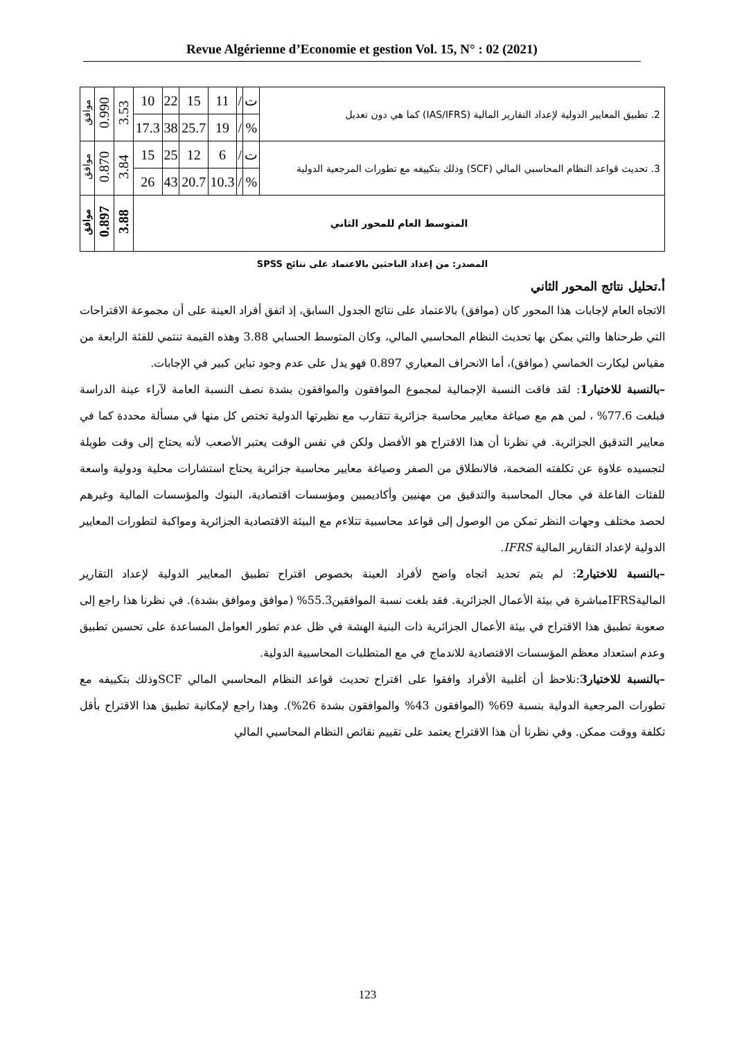Revue Algérienne d’Economie et gestion Vol. 15, N° : 02 (2021)
| 2. تطبيق المعايير الدولية لإعداد التقارير المالية (IAS/IFRS) كما هي دون تعديل | ت | / | 11 | 15 | 22 | 10 | 3.53 | 0.990 | موافق |
| | % | / | 19 | 25.7 | 38 | 17.3 | | | |
| 3. تحديث قواعد النظام المحاسبي المالي (SCF) وذلك بتكييفه مع تطورات المرجعية الدولية | ت | / | 6 | 12 | 25 | 15 | 3.84 | 0.870 | موافق |
| | % | / | 10.3 | 20.7 | 43 | 26 | | | |
| المتوسط العام للمحور الثاني | | | | | | | 3.88 | 0.897 | موافق |
المصدر: من إعداد الباحثين بالاعتماد على نتائج SPSS
أ.تحليل نتائج المحور الثاني
الاتجاه العام لإجابات هذا المحور كان (موافق) بالاعتماد على نتائج الجدول السابق، إذ اتفق أفراد العينة على أن مجموعة الاقتراحات التي طرحناها والتي يمكن بها تحديث النظام المحاسبي المالي، وكان المتوسط الحسابي 3.88 وهذه القيمة تنتمي للفئة الرابعة من مقياس ليكارت الخماسي (موافق)، أما الانحراف المعياري 0.897 فهو يدل على عدم وجود تباين كبير في الإجابات.
–بالنسبة للاختيار1: لقد فاقت النسبة الإجمالية لمجموع الموافقون والموافقون بشدة نصف النسبة العامة لآراء عينة الدراسة فبلغت 77.6% ، لمن هم مع صياغة معايير محاسبة جزائرية تتقارب مع نظيرتها الدولية تختص كل منها في مسألة محددة كما في معايير التدقيق الجزائرية. في نظرنا أن هذا الاقتراح هو الأفضل ولكن في نفس الوقت يعتبر الأصعب لأنه يحتاج إلى وقت طويلة لتجسيده علاوة عن تكلفته الضخمة، فالانطلاق من الصفر وصياغة معايير محاسبة جزائرية يحتاج استشارات محلية ودولية واسعة للفئات الفاعلة في مجال المحاسبة والتدقيق من مهنيين وأكاديميين ومؤسسات اقتصادية، البنوك والمؤسسات المالية وغيرهم لحصد مختلف وجهات النظر تمكن من الوصول إلى قواعد محاسبية تتلاءم مع البيئة الاقتصادية الجزائرية ومواكبة لتطورات المعايير الدولية لإعداد التقارير المالية IFRS.
–بالنسبة للاختيار2: لم يتم تحديد اتجاه واضح لأفراد العينة بخصوص اقتراح تطبيق المعايير الدولية لإعداد التقارير الماليةIFRSمباشرة في بيئة الأعمال الجزائرية. فقد بلغت نسبة الموافقين55.3% (موافق وموافق بشدة). في نظرنا هذا راجع إلى صعوبة تطبيق هذا الاقتراح في بيئة الأعمال الجزائرية ذات البنية الهشة في ظل عدم تطور العوامل المساعدة على تحسين تطبيق وعدم استعداد معظم المؤسسات الاقتصادية للاندماج في مع المتطلبات المحاسبية الدولية.
–بالنسبة للاختيار3:نلاحظ أن أغلبية الأفراد وافقوا على اقتراح تحديث قواعد النظام المحاسبي المالي SCFوذلك بتكييفه مع تطورات المرجعية الدولية بنسبة 69% (الموافقون 43% والموافقون بشدة 26%). وهذا راجع لإمكانية تطبيق هذا الاقتراح بأقل تكلفة ووقت ممكن. وفي نظرنا أن هذا الاقتراح يعتمد على تقييم نقائص النظام المحاسبي المالي
123